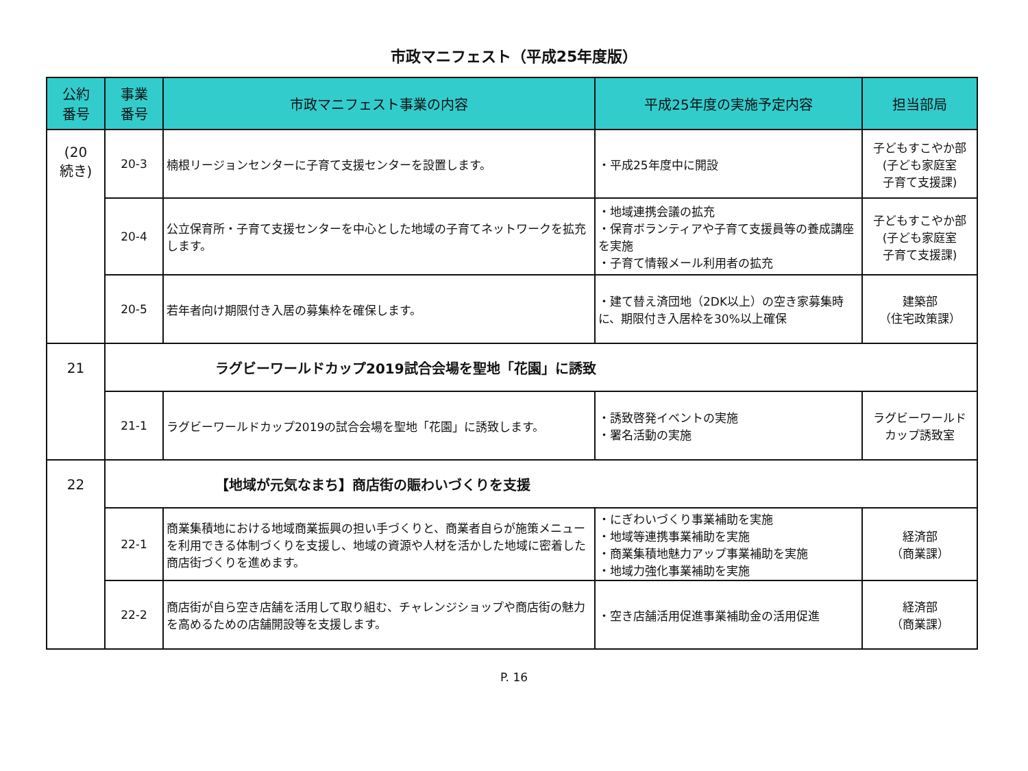市政マニフェスト（平成25年度版）
| 公約 番号 | 事業 番号 | 市政マニフェスト事業の内容 | 平成25年度の実施予定内容 | 担当部局 |
| --- | --- | --- | --- | --- |
| (20 続き) | 20-3 | 楠根リージョンセンターに子育て支援センターを設置します。 | ・平成25年度中に開設 | 子どもすこやか部 (子ども家庭室 子育て支援課) |
| | 20-4 | 公立保育所・子育て支援センターを中心とした地域の子育てネットワークを拡充します。 | ・地域連携会議の拡充 ・保育ボランティアや子育て支援員等の養成講座を実施 ・子育て情報メール利用者の拡充 | 子どもすこやか部 (子ども家庭室 子育て支援課) |
| | 20-5 | 若年者向け期限付き入居の募集枠を確保します。 | ・建て替え済団地（2DK以上）の空き家募集時に、期限付き入居枠を30%以上確保 | 建築部 （住宅政策課） |
| 21 | ラグビーワールドカップ2019試合会場を聖地「花園」に誘致 | | | |
| | 21-1 | ラグビーワールドカップ2019の試合会場を聖地「花園」に誘致します。 | ・誘致啓発イベントの実施 ・署名活動の実施 | ラグビーワールド カップ誘致室 |
| 22 | 【地域が元気なまち】商店街の賑わいづくりを支援 | | | |
| | 22-1 | 商業集積地における地域商業振興の担い手づくりと、商業者自らが施策メニューを利用できる体制づくりを支援し、地域の資源や人材を活かした地域に密着した商店街づくりを進めます。 | ・にぎわいづくり事業補助を実施 ・地域等連携事業補助を実施 ・商業集積地魅力アップ事業補助を実施 ・地域力強化事業補助を実施 | 経済部 （商業課） |
| | 22-2 | 商店街が自ら空き店舗を活用して取り組む、チャレンジショップや商店街の魅力を高めるための店舗開設等を支援します。 | ・空き店舗活用促進事業補助金の活用促進 | 経済部 （商業課） |
P. 16